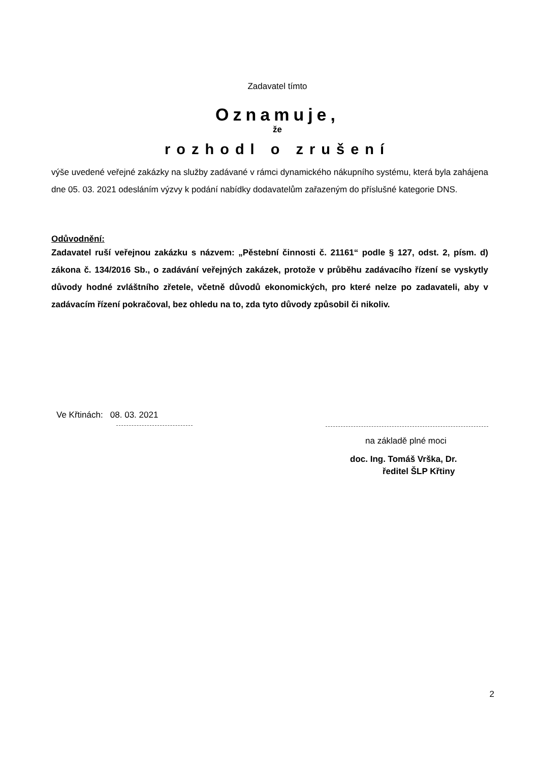Zadavatel tímto
Oznamuje,
že
rozhodl o zrušení
výše uvedené veřejné zakázky na služby zadávané v rámci dynamického nákupního systému, která byla zahájena dne 05. 03. 2021 odesláním výzvy k podání nabídky dodavatelům zařazeným do příslušné kategorie DNS.
Odůvodnění:
Zadavatel ruší veřejnou zakázku s názvem: „Pěstební činnosti č. 21161“ podle § 127, odst. 2, písm. d) zákona č. 134/2016 Sb., o zadávání veřejných zakázek, protože v průběhu zadávacího řízení se vyskytly důvody hodné zvláštního zřetele, včetně důvodů ekonomických, pro které nelze po zadavateli, aby v zadávacím řízení pokračoval, bez ohledu na to, zda tyto důvody způsobil či nikoliv.
Ve Křtinách: 08. 03. 2021
na základě plné moci
doc. Ing. Tomáš Vrška, Dr.
ředitel ŠLP Křtiny
2